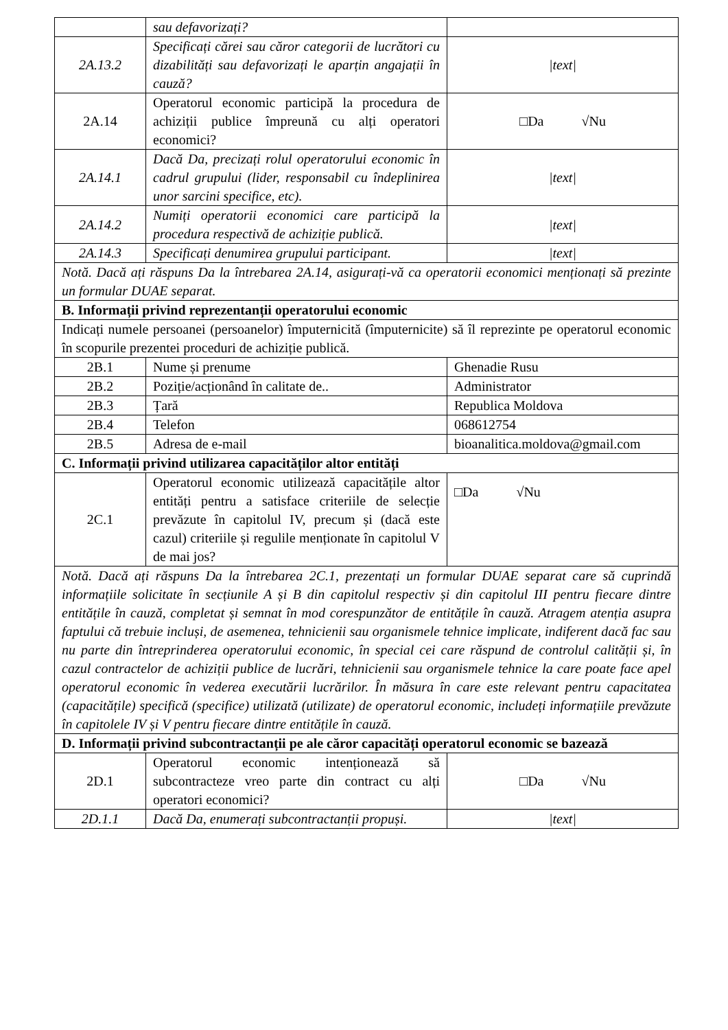| | sau defavorizați? | |
| 2A.13.2 | Specificați cărei sau căror categorii de lucrători cu dizabilități sau defavorizați le aparțin angajații în cauză? | /text/ |
| 2A.14 | Operatorul economic participă la procedura de achiziții publice împreună cu alți operatori economici? | □Da √Nu |
| 2A.14.1 | Dacă Da, precizați rolul operatorului economic în cadrul grupului (lider, responsabil cu îndeplinirea unor sarcini specifice, etc). | /text/ |
| 2A.14.2 | Numiți operatorii economici care participă la procedura respectivă de achiziție publică. | /text/ |
| 2A.14.3 | Specificați denumirea grupului participant. | /text/ |
| Notă. Dacă ați răspuns Da la întrebarea 2A.14, asigurați-vă ca operatorii economici menționați să prezinte un formular DUAE separat. | | |
| B. Informații privind reprezentanții operatorului economic | | |
| Indicați numele persoanei (persoanelor) împuternicită (împuternicite) să îl reprezinte pe operatorul economic în scopurile prezentei proceduri de achiziție publică. | | |
| 2B.1 | Nume și prenume | Ghenadie Rusu |
| 2B.2 | Poziție/acționând în calitate de.. | Administrator |
| 2B.3 | Țară | Republica Moldova |
| 2B.4 | Telefon | 068612754 |
| 2B.5 | Adresa de e-mail | bioanalitica.moldova@gmail.com |
| C. Informații privind utilizarea capacităților altor entități | | |
| 2C.1 | Operatorul economic utilizează capacitățile altor entități pentru a satisface criteriile de selecție prevăzute în capitolul IV, precum și (dacă este cazul) criteriile și regulile menționate în capitolul V de mai jos? | □Da √Nu |
| Notă. Dacă ați răspuns Da la întrebarea 2C.1, prezentați un formular DUAE separat care să cuprindă informațiile solicitate în secțiunile A și B din capitolul respectiv și din capitolul III pentru fiecare dintre entitățile în cauză, completat și semnat în mod corespunzător de entitățile în cauză. Atragem atenția asupra faptului că trebuie incluși, de asemenea, tehnicienii sau organismele tehnice implicate, indiferent dacă fac sau nu parte din întreprinderea operatorului economic, în special cei care răspund de controlul calității și, în cazul contractelor de achiziții publice de lucrări, tehnicienii sau organismele tehnice la care poate face apel operatorul economic în vederea executării lucrărilor. În măsura în care este relevant pentru capacitatea (capacitățile) specifică (specifice) utilizată (utilizate) de operatorul economic, includeți informațiile prevăzute în capitolele IV și V pentru fiecare dintre entitățile în cauză. | | |
| D. Informații privind subcontractanții pe ale căror capacități operatorul economic se bazează | | |
| 2D.1 | Operatorul economic intenționează să subcontracteze vreo parte din contract cu alți operatori economici? | □Da √Nu |
| 2D.1.1 | Dacă Da, enumerați subcontractanții propuși. | /text/ |